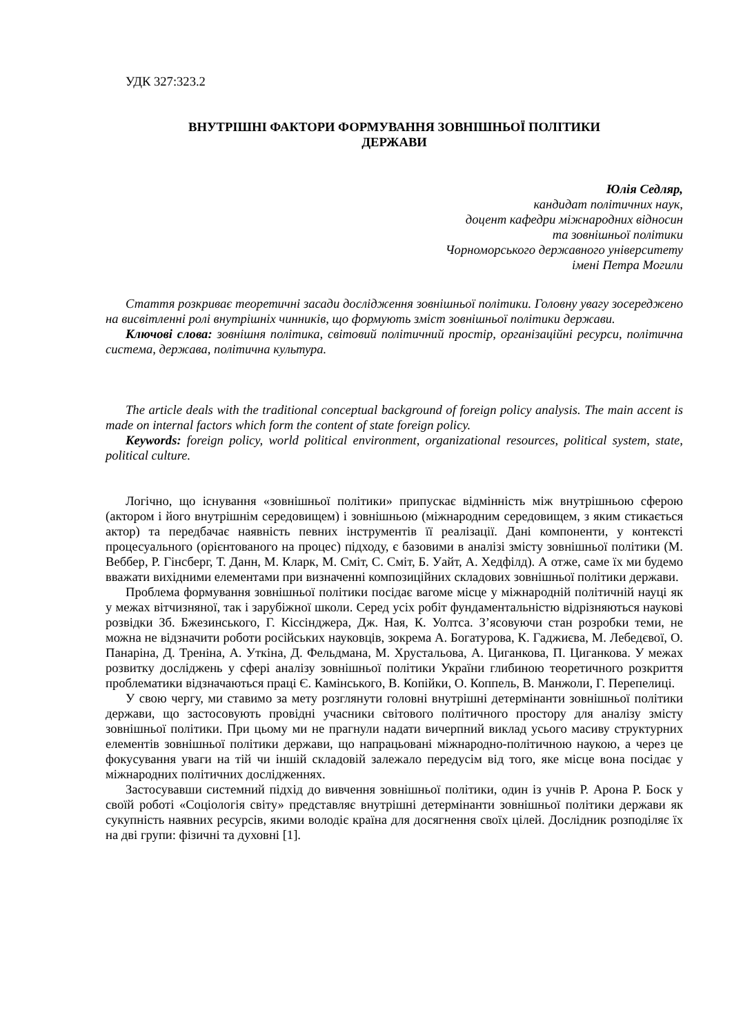УДК 327:323.2
ВНУТРІШНІ ФАКТОРИ ФОРМУВАННЯ ЗОВНІШНЬОЇ ПОЛІТИКИ
ДЕРЖАВИ
Юлія Седляр,
кандидат політичних наук,
доцент кафедри міжнародних відносин
та зовнішньої політики
Чорноморського державного університету
імені Петра Могили
Стаття розкриває теоретичні засади дослідження зовнішньої політики. Головну увагу зосереджено на висвітленні ролі внутрішніх чинників, що формують зміст зовнішньої політики держави.
Ключові слова: зовнішня політика, світовий політичний простір, організаційні ресурси, політична система, держава, політична культура.
The article deals with the traditional conceptual background of foreign policy analysis. The main accent is made on internal factors which form the content of state foreign policy.
Keywords: foreign policy, world political environment, organizational resources, political system, state, political culture.
Логічно, що існування «зовнішньої політики» припускає відмінність між внутрішньою сферою (актором і його внутрішнім середовищем) і зовнішньою (міжнародним середовищем, з яким стикається актор) та передбачає наявність певних інструментів її реалізації. Дані компоненти, у контексті процесуального (орієнтованого на процес) підходу, є базовими в аналізі змісту зовнішньої політики (М. Веббер, Р. Гінсберг, Т. Данн, М. Кларк, М. Сміт, С. Сміт, Б. Уайт, А. Хедфілд). А отже, саме їх ми будемо вважати вихідними елементами при визначенні композиційних складових зовнішньої політики держави.
Проблема формування зовнішньої політики посідає вагоме місце у міжнародній політичній науці як у межах вітчизняної, так і зарубіжної школи. Серед усіх робіт фундаментальністю відрізняються наукові розвідки Зб. Бжезинського, Г. Кіссінджера, Дж. Ная, К. Уолтса. З’ясовуючи стан розробки теми, не можна не відзначити роботи російських науковців, зокрема А. Богатурова, К. Гаджиєва, М. Лебедєвої, О. Панаріна, Д. Треніна, А. Уткіна, Д. Фельдмана, М. Хрустальова, А. Циганкова, П. Циганкова. У межах розвитку досліджень у сфері аналізу зовнішньої політики України глибиною теоретичного розкриття проблематики відзначаються праці Є. Камінського, В. Копійки, О. Коппель, В. Манжоли, Г. Перепелиці.
У свою чергу, ми ставимо за мету розглянути головні внутрішні детермінанти зовнішньої політики держави, що застосовують провідні учасники світового політичного простору для аналізу змісту зовнішньої політики. При цьому ми не прагнули надати вичерпний виклад усього масиву структурних елементів зовнішньої політики держави, що напрацьовані міжнародно-політичною наукою, а через це фокусування уваги на тій чи іншій складовій залежало передусім від того, яке місце вона посідає у міжнародних політичних дослідженнях.
Застосувавши системний підхід до вивчення зовнішньої політики, один із учнів Р. Арона Р. Боск у своїй роботі «Соціологія світу» представляє внутрішні детермінанти зовнішньої політики держави як сукупність наявних ресурсів, якими володіє країна для досягнення своїх цілей. Дослідник розподіляє їх на дві групи: фізичні та духовні [1].